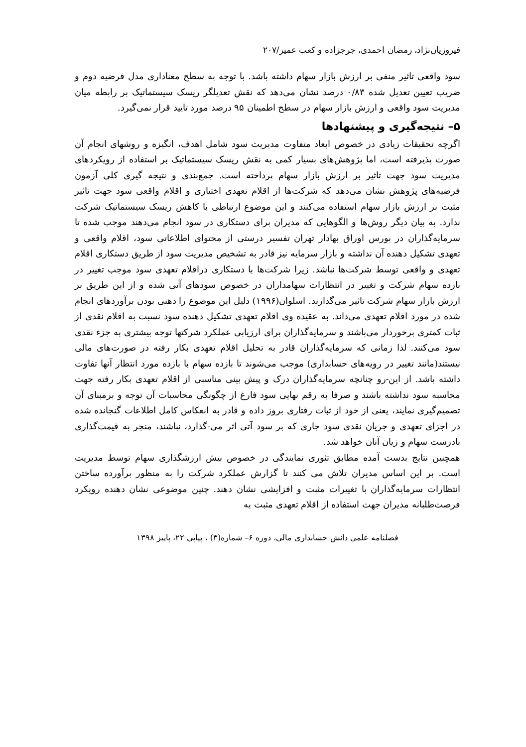فیروزیان‌نژاد، رمضان احمدی، جرجزاده و کعب عمیر/۲۰۷
سود واقعی تاثیر منفی بر ارزش بازار سهام داشته باشد. با توجه به سطح معناداری مدل فرضیه دوم و ضریب تعیین تعدیل شده ۰/۸۳ درصد نشان می‌دهد که نقش تعدیلگر ریسک سیستماتیک بر رابطه میان مدیریت سود واقعی و ارزش بازار سهام در سطح اطمینان ۹۵ درصد مورد تایید قرار نمی‌گیرد.
۵– نتیجه‌گیری و پیشنهادها
اگرچه تحقیقات زیادی در خصوص ابعاد متفاوت مدیریت سود شامل اهدف، انگیزه و روشهای انجام آن صورت پذیرفته است، اما پژوهش‌های بسیار کمی به نقش ریسک سیستماتیک بر استفاده از رویکردهای مدیریت سود جهت تاثیر بر ارزش بازار سهام پرداخته است. جمع‌بندی و نتیجه گیری کلی آزمون فرضیه‌های پژوهش نشان می‌دهد که شرکت‌ها از اقلام تعهدی اختیاری و اقلام واقعی سود جهت تاثیر مثبت بر ارزش بازار سهام استفاده می‌کنند و این موضوع ارتباطی با کاهش ریسک سیستماتیک شرکت ندارد. به بیان دیگر روش‌ها و الگوهایی که مدیران برای دستکاری در سود انجام می‌دهند موجب شده تا سرمایه‌گذاران در بورس اوراق بهادار تهران تفسیر درستی از محتوای اطلاعاتی سود، اقلام واقعی و تعهدی تشکیل دهنده آن نداشته و بازار سرمایه نیز قادر به تشخیص مدیریت سود از طریق دستکاری اقلام تعهدی و واقعی توسط شرکت‌ها نباشد. زیرا شرکت‌ها با دستکاری دراقلام تعهدی سود موجب تغییر در بازده سهام شرکت و تغییر در انتظارات سهامداران در خصوص سودهای آتی شده و از این طریق بر ارزش بازار سهام شرکت تاثیر می‌گذارند. اسلوان(۱۹۹۶) دلیل این موضوع را ذهنی بودن برآوردهای انجام شده در مورد اقلام تعهدی می‌داند. به عقیده وی اقلام تعهدی تشکیل دهنده سود نسبت به اقلام نقدی از ثبات کمتری برخوردار می‌باشند و سرمایه‌گذاران برای ارزیابی عملکرد شرکتها توجه بیشتری به جزء نقدی سود می‌کنند. لذا زمانی که سرمایه‌گذاران قادر به تحلیل اقلام تعهدی بکار رفته در صورت‌های مالی نیستند(مانند تغییر در رویه‌های حسابداری) موجب می‌شوند تا بازده سهام با بازده مورد انتظار آنها تفاوت داشته باشد. از این-رو چنانچه سرمایه‌گذاران درک و پیش بینی مناسبی از اقلام تعهدی بکار رفته جهت محاسبه سود نداشته باشند و صرفا به رقم نهایی سود فارغ از چگونگی محاسبات آن توجه و برمبنای آن تصمیم‌گیری نمایند، یعنی از خود از ثبات رفتاری بروز داده و قادر به انعکاس کامل اطلاعات گنجانده شده در اجزای تعهدی و جریان نقدی سود جاری که بر سود آتی اثر می-گذارد، نباشند، منجر به قیمت‌گذاری نادرست سهام و زیان آنان خواهد شد.
همچنین نتایج بدست آمده مطابق تئوری نمایندگی در خصوص بیش ارزشگذاری سهام توسط مدیریت است. بر این اساس مدیران تلاش می کنند تا گزارش عملکرد شرکت را به منظور برآورده ساختن انتظارات سرمایه‌گذاران با تغییرات مثبت و افزایشی نشان دهند. چنین موضوعی نشان دهنده رویکرد فرصت‌طلبانه مدیران جهت استفاده از اقلام تعهدی مثبت به
فصلنامه علمی دانش حسابداری مالی، دوره ۶– شماره(۳) ، پیاپی ۲۲، پاییز ۱۳۹۸